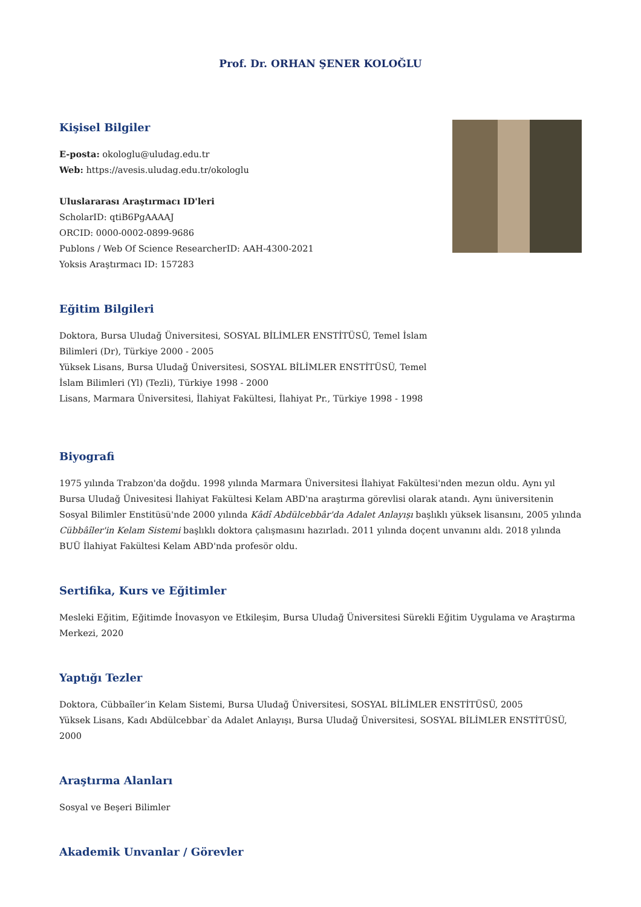Prof. Dr. ORHAN ŞENER KOLOĞLU
Kişisel Bilgiler
E-posta: okologlu@uludag.edu.tr
Web: https://avesis.uludag.edu.tr/okologlu
Uluslararası Araştırmacı ID'leri
ScholarID: qtiB6PgAAAAJ
ORCID: 0000-0002-0899-9686
Publons / Web Of Science ResearcherID: AAH-4300-2021
Yoksis Araştırmacı ID: 157283
Eğitim Bilgileri
Doktora, Bursa Uludağ Üniversitesi, SOSYAL BİLİMLER ENSTİTÜSÜ, Temel İslam Bilimleri (Dr), Türkiye 2000 - 2005
Yüksek Lisans, Bursa Uludağ Üniversitesi, SOSYAL BİLİMLER ENSTİTÜSÜ, Temel İslam Bilimleri (Yl) (Tezli), Türkiye 1998 - 2000
Lisans, Marmara Üniversitesi, İlahiyat Fakültesi, İlahiyat Pr., Türkiye 1998 - 1998
Biyografi
1975 yılında Trabzon'da doğdu. 1998 yılında Marmara Üniversitesi İlahiyat Fakültesi'nden mezun oldu. Aynı yıl Bursa Uludağ Ünivesitesi İlahiyat Fakültesi Kelam ABD'na araştırma görevlisi olarak atandı. Aynı üniversitenin Sosyal Bilimler Enstitüsü'nde 2000 yılında Kâdî Abdülcebbâr'da Adalet Anlayışı başlıklı yüksek lisansını, 2005 yılında Cübbâîler'in Kelam Sistemi başlıklı doktora çalışmasını hazırladı. 2011 yılında doçent unvanını aldı. 2018 yılında BUÜ İlahiyat Fakültesi Kelam ABD'nda profesör oldu.
Sertifika, Kurs ve Eğitimler
Mesleki Eğitim, Eğitimde İnovasyon ve Etkileşim, Bursa Uludağ Üniversitesi Sürekli Eğitim Uygulama ve Araştırma Merkezi, 2020
Yaptığı Tezler
Doktora, Cübbaîler’in Kelam Sistemi, Bursa Uludağ Üniversitesi, SOSYAL BİLİMLER ENSTİTÜSÜ, 2005
Yüksek Lisans, Kadı Abdülcebbar`da Adalet Anlayışı, Bursa Uludağ Üniversitesi, SOSYAL BİLİMLER ENSTİTÜSÜ, 2000
Araştırma Alanları
Sosyal ve Beşeri Bilimler
Akademik Unvanlar / Görevler